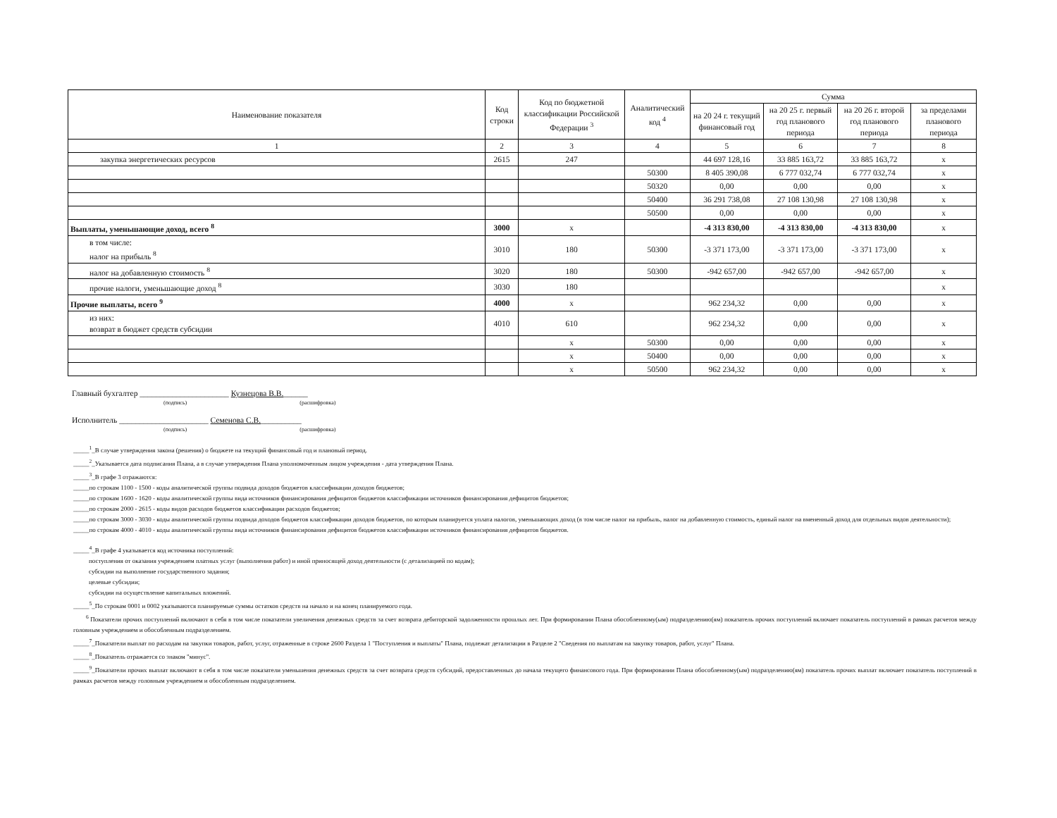| Наименование показателя | Код строки | Код по бюджетной классификации Российской Федерации <sup>3</sup> | Аналитический код <sup>4</sup> | Сумма | | | |
| --- | --- | --- | --- | --- | --- | --- | --- |
| | | | | на 20 24 г. текущий финансовый год | на 20 25 г. первый год планового периода | на 20 26 г. второй год планового периода | за пределами планового периода |
| 1 | 2 | 3 | 4 | 5 | 6 | 7 | 8 |
| закупка энергетических ресурсов | 2615 | 247 | | 44 697 128,16 | 33 885 163,72 | 33 885 163,72 | x |
| | | | 50300 | 8 405 390,08 | 6 777 032,74 | 6 777 032,74 | x |
| | | | 50320 | 0,00 | 0,00 | 0,00 | x |
| | | | 50400 | 36 291 738,08 | 27 108 130,98 | 27 108 130,98 | x |
| | | | 50500 | 0,00 | 0,00 | 0,00 | x |
| Выплаты, уменьшающие доход, всего <sup>8</sup> | 3000 | x | | -4 313 830,00 | -4 313 830,00 | -4 313 830,00 | x |
| в том числе: налог на прибыль <sup>8</sup> | 3010 | 180 | 50300 | -3 371 173,00 | -3 371 173,00 | -3 371 173,00 | x |
| налог на добавленную стоимость <sup>8</sup> | 3020 | 180 | 50300 | -942 657,00 | -942 657,00 | -942 657,00 | x |
| прочие налоги, уменьшающие доход <sup>8</sup> | 3030 | 180 | | | | | x |
| Прочие выплаты, всего <sup>9</sup> | 4000 | x | | 962 234,32 | 0,00 | 0,00 | x |
| из них: возврат в бюджет средств субсидии | 4010 | 610 | | 962 234,32 | 0,00 | 0,00 | x |
| | | x | 50300 | 0,00 | 0,00 | 0,00 | x |
| | | x | 50400 | 0,00 | 0,00 | 0,00 | x |
| | | x | 50500 | 962 234,32 | 0,00 | 0,00 | x |
Главный бухгалтер ______________________ Кузнецова В.В.______
(подпись) (расшифровка)
Исполнитель ______________________ Семенова С.В.__________
(подпись) (расшифровка)
_____<sup>1</sup>_В случае утверждения закона (решения) о бюджете на текущий финансовый год и плановый период.
_____<sup>2</sup>_Указывается дата подписания Плана, а в случае утверждения Плана уполномоченным лицом учреждения - дата утверждения Плана.
_____<sup>3</sup>_В графе 3 отражаются:
_____по строкам 1100 - 1500 - коды аналитической группы подвида доходов бюджетов классификации доходов бюджетов;
_____по строкам 1600 - 1620 - коды аналитической группы вида источников финансирования дефицитов бюджетов классификации источников финансирования дефицитов бюджетов;
_____по строкам 2000 - 2615 - коды видов расходов бюджетов классификации расходов бюджетов;
_____по строкам 3000 - 3030 - коды аналитической группы подвида доходов бюджетов классификации доходов бюджетов, по которым планируется уплата налогов, уменьшающих доход (в том числе налог на прибыль, налог на добавленную стоимость, единый налог на вмененный доход для отдельных видов деятельности);
_____по строкам 4000 - 4010 - коды аналитической группы вида источников финансирования дефицитов бюджетов классификации источников финансирования дефицитов бюджетов.
_____<sup>4</sup>_В графе 4 указывается код источника поступлений:
поступления от оказания учреждением платных услуг (выполнения работ) и иной приносящей доход деятельности (с детализацией по кодам);
субсидии на выполнение государственного задания;
целевые субсидии;
субсидии на осуществление капитальных вложений.
_____<sup>5</sup>_По строкам 0001 и 0002 указываются планируемые суммы остатков средств на начало и на конец планируемого года.
<sup>6</sup> Показатели прочих поступлений включают в себя в том числе показатели увеличения денежных средств за счет возврата дебиторской задолженности прошлых лет. При формировании Плана обособленному(ым) подразделению(ям) показатель прочих поступлений включает показатель поступлений в рамках расчетов между головным учреждением и обособленным подразделением.
_____<sup>7</sup>_Показатели выплат по расходам на закупки товаров, работ, услуг, отраженные в строке 2600 Раздела 1 "Поступления и выплаты" Плана, подлежат детализации в Разделе 2 "Сведения по выплатам на закупку товаров, работ, услуг" Плана.
_____<sup>8</sup>_Показатель отражается со знаком "минус".
_____<sup>9</sup>_Показатели прочих выплат включают в себя в том числе показатели уменьшения денежных средств за счет возврата средств субсидий, предоставленных до начала текущего финансового года. При формировании Плана обособленному(ым) подразделению(ям) показатель прочих выплат включает показатель поступлений в рамках расчетов между головным учреждением и обособленным подразделением.